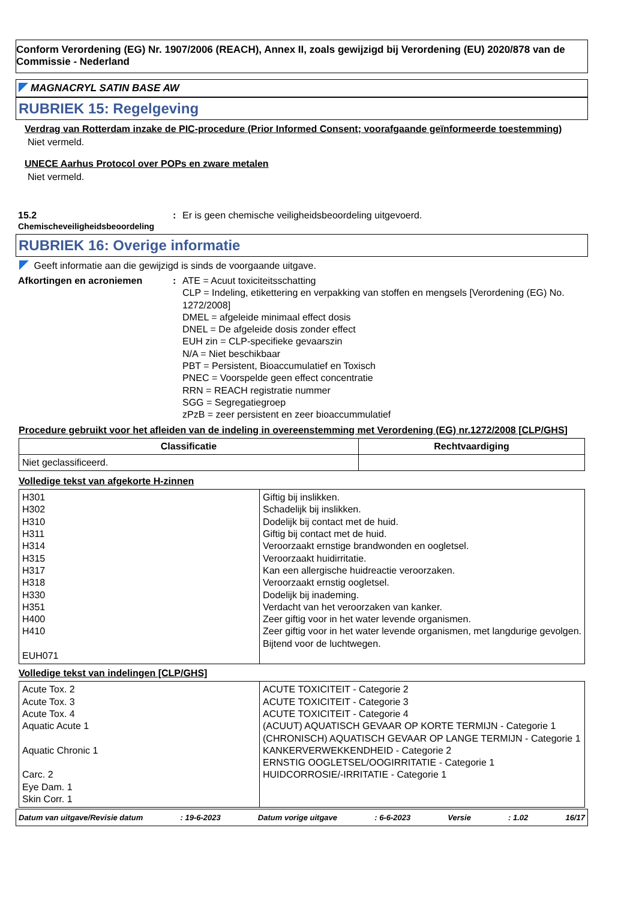Conform Verordening (EG) Nr. 1907/2006 (REACH), Annex II, zoals gewijzigd bij Verordening (EU) 2020/878 van de Commissie - Nederland
MAGNACRYL SATIN BASE AW
RUBRIEK 15: Regelgeving
Verdrag van Rotterdam inzake de PIC-procedure (Prior Informed Consent; voorafgaande geïnformeerde toestemming)
Niet vermeld.
UNECE Aarhus Protocol over POPs en zware metalen
Niet vermeld.
15.2
Chemischeveiligheidsbeoordeling
: Er is geen chemische veiligheidsbeoordeling uitgevoerd.
RUBRIEK 16: Overige informatie
Geeft informatie aan die gewijzigd is sinds de voorgaande uitgave.
Afkortingen en acroniemen : ATE = Acuut toxiciteitsschatting
CLP = Indeling, etikettering en verpakking van stoffen en mengsels [Verordening (EG) No. 1272/2008]
DMEL = afgeleide minimaal effect dosis
DNEL = De afgeleide dosis zonder effect
EUH zin = CLP-specifieke gevaarszin
N/A = Niet beschikbaar
PBT = Persistent, Bioaccumulatief en Toxisch
PNEC = Voorspelde geen effect concentratie
RRN = REACH registratie nummer
SGG = Segregatiegroep
zPzB = zeer persistent en zeer bioaccummulatief
Procedure gebruikt voor het afleiden van de indeling in overeenstemming met Verordening (EG) nr.1272/2008 [CLP/GHS]
| Classificatie | Rechtvaardiging |
| --- | --- |
| Niet geclassificeerd. | |
Volledige tekst van afgekorte H-zinnen
| H301 H302 H310 H311 H314 H315 H317 H318 H330 H351 H400 H410 EUH071 | Giftig bij inslikken. Schadelijk bij inslikken. Dodelijk bij contact met de huid. Giftig bij contact met de huid. Veroorzaakt ernstige brandwonden en oogletsel. Veroorzaakt huidirritatie. Kan een allergische huidreactie veroorzaken. Veroorzaakt ernstig oogletsel. Dodelijk bij inademing. Verdacht van het veroorzaken van kanker. Zeer giftig voor in het water levende organismen. Zeer giftig voor in het water levende organismen, met langdurige gevolgen. Bijtend voor de luchtwegen. |
Volledige tekst van indelingen [CLP/GHS]
| Acute Tox. 2 Acute Tox. 3 Acute Tox. 4 Aquatic Acute 1 Aquatic Chronic 1 Carc. 2 Eye Dam. 1 Skin Corr. 1 | ACUTE TOXICITEIT - Categorie 2 ACUTE TOXICITEIT - Categorie 3 ACUTE TOXICITEIT - Categorie 4 (ACUUT) AQUATISCH GEVAAR OP KORTE TERMIJN - Categorie 1 (CHRONISCH) AQUATISCH GEVAAR OP LANGE TERMIJN - Categorie 1 KANKERVERWEKKENDHEID - Categorie 2 ERNSTIG OOGLETSEL/OOGIRRITATIE - Categorie 1 HUIDCORROSIE/-IRRITATIE - Categorie 1 |
Datum van uitgave/Revisie datum: 19-6-2023 Datum vorige uitgave: 6-6-2023 Versie: 1.02 16/17